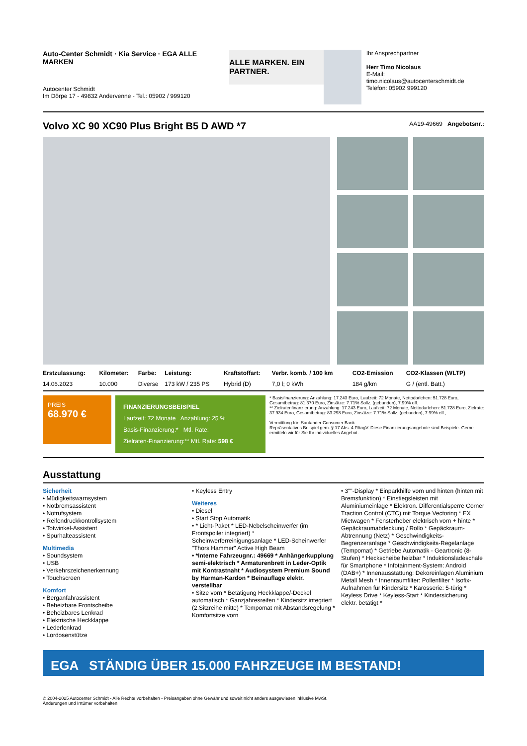Auto-Center Schmidt · Kia Service · EGA ALLE MARKEN
Autocenter Schmidt
Im Dörpe 17 - 49832 Andervenne - Tel.: 05902 / 999120
ALLE MARKEN. EIN PARTNER.
Ihr Ansprechpartner
Herr Timo Nicolaus
E-Mail: timo.nicolaus@autocenterschmidt.de
Telefon: 05902 999120
Volvo XC 90 XC90 Plus Bright B5 D AWD *7
AA19-49669 Angebotsnr.:
| Erstzulassung: | Kilometer: | Farbe: | Leistung: | Kraftstoffart: | Verbr. komb. / 100 km | CO2-Emission | CO2-Klassen (WLTP) |
| --- | --- | --- | --- | --- | --- | --- | --- |
| 14.06.2023 | 10.000 | Diverse | 173 kW / 235 PS | Hybrid (D) | 7,0 l; 0 kWh | 184 g/km | G / (entl. Batt.) |
PREIS
68.970 €
FINANZIERUNGSBEISPIEL
Laufzeit: 72 Monate Anzahlung: 25 %
Basis-Finanzierung:* Mtl. Rate:
Zielraten-Finanzierung:** Mtl. Rate: 598 €
* Basisfinanzierung: Anzahlung: 17.243 Euro, Laufzeit: 72 Monate, Nettodarlehen: 51.728 Euro, Gesamtbetrag: 81.370 Euro, Zinsätze: 7.71% Sollz. (gebunden), 7.99% eff.
** Zielratenfinanzierung: Anzahlung: 17.243 Euro, Laufzeit: 72 Monate, Nettodarlehen: 51.728 Euro, Zielrate: 37.934 Euro, Gesamtbetrag: 83.298 Euro, Zinsätze: 7.71% Sollz. (gebunden), 7.99% eff.,
Vermittlung für: Santander Consumer Bank
Repräsentatives Beispiel gem. § 17 Abs. 4 PAngV. Diese Finanzierungsangebote sind Beispiele. Gerne ermitteln wir für Sie Ihr individuelles Angebot.
Ausstattung
Sicherheit
• Müdigkeitswarnsystem
• Notbremsassistent
• Notrufsystem
• Reifendruckkontrollsystem
• Totwinkel-Assistent
• Spurhalteassistent
Multimedia
• Soundsystem
• USB
• Verkehrszeichenerkennung
• Touchscreen
Komfort
• Berganfahrassistent
• Beheizbare Frontscheibe
• Beheizbares Lenkrad
• Elektrische Heckklappe
• Lederlenkrad
• Lordosenstütze
• Keyless Entry
Weiteres
• Diesel
• Start Stop Automatik
• * Licht-Paket * LED-Nebelscheinwerfer (im Frontspoiler integriert) * Scheinwerferreinigungsanlage * LED-Scheinwerfer "Thors Hammer" Active High Beam
• *Interne Fahrzeugnr.: 49669 * Anhängerkupplung semi-elektrisch * Armaturenbrett in Leder-Optik mit Kontrastnaht * Audiosystem Premium Sound by Harman-Kardon * Beinauflage elektr. verstellbar
• Sitze vorn * Betätigung Heckklappe/-Deckel automatisch * Ganzjahresreifen * Kindersitz integriert (2.Sitzreihe mitte) * Tempomat mit Abstandsregelung * Komfortsitze vorn
• 3""-Display * Einparkhilfe vorn und hinten (hinten mit Bremsfunktion) * Einstiegsleisten mit Aluminiumeinlage * Elektron. Differentialsperre Corner Traction Control (CTC) mit Torque Vectoring * EX Mietwagen * Fensterheber elektrisch vorn + hinte * Gepäckraumabdeckung / Rollo * Gepäckraum-Abtrennung (Netz) * Geschwindigkeits-Begrenzeranlage * Geschwindigkeits-Regelanlage (Tempomat) * Getriebe Automatik - Geartronic (8-Stufen) * Heckscheibe heizbar * Induktionsladeschale für Smartphone * Infotainment-System: Android (DAB+) * Innenausstattung: Dekoreinlagen Aluminium Metall Mesh * Innenraumfilter: Pollenfilter * Isofix-Aufnahmen für Kindersitz * Karosserie: 5-türig * Keyless Drive * Keyless-Start * Kindersicherung elektr. betätigt *
EGA STÄNDIG ÜBER 15.000 FAHRZEUGE IM BESTAND!
© 2004-2025 Autocenter Schmidt - Alle Rechte vorbehalten - Preisangaben ohne Gewähr und soweit nicht anders ausgewiesen inklusive MwSt.
Änderungen und Irrtümer vorbehalten